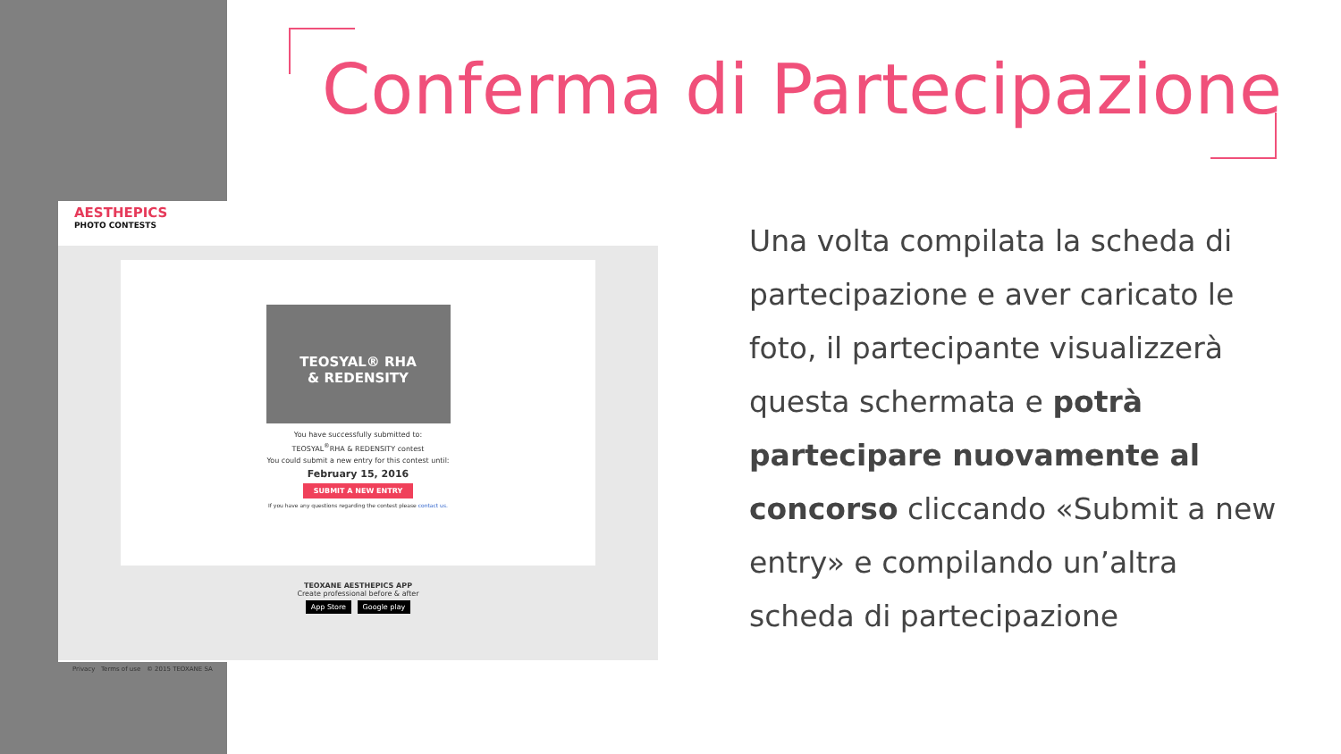Conferma di Partecipazione
AESTHEPICS
PHOTO CONTESTS
TEOSYAL® RHA
& REDENSITY
You have successfully submitted to:
TEOSYAL<sup>®</sup>RHA & REDENSITY contest
You could submit a new entry for this contest until:
February 15, 2016
SUBMIT A NEW ENTRY
If you have any questions regarding the contest please contact us.
TEOXANE AESTHEPICS APP
Create professional before & after
App Store Google play
Privacy Terms of use © 2015 TEOXANE SA
Una volta compilata la scheda di partecipazione e aver caricato le foto, il partecipante visualizzerà questa schermata e potrà partecipare nuovamente al concorso cliccando «Submit a new entry» e compilando un’altra scheda di partecipazione